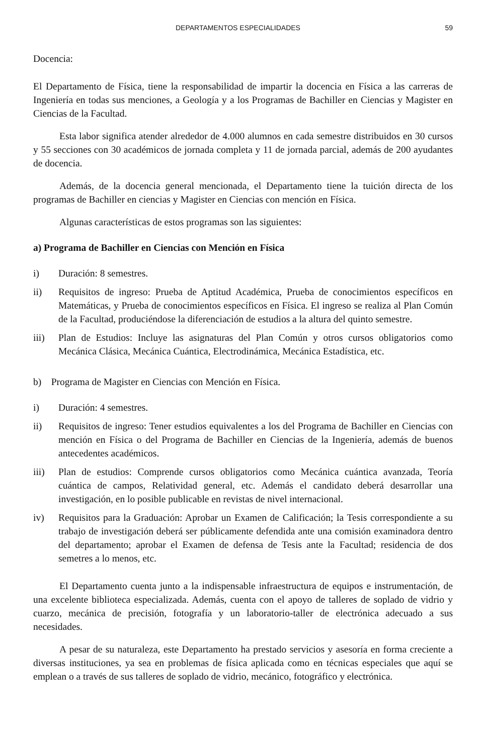DEPARTAMENTOS ESPECIALIDADES 59
Docencia:
El Departamento de Física, tiene la responsabilidad de impartir la docencia en Física a las carreras de Ingeniería en todas sus menciones, a Geología y a los Programas de Bachiller en Ciencias y Magister en Ciencias de la Facultad.
Esta labor significa atender alrededor de 4.000 alumnos en cada semestre distribuidos en 30 cursos y 55 secciones con 30 académicos de jornada completa y 11 de jornada parcial, además de 200 ayudantes de docencia.
Además, de la docencia general mencionada, el Departamento tiene la tuición directa de los programas de Bachiller en ciencias y Magister en Ciencias con mención en Física.
Algunas características de estos programas son las siguientes:
a) Programa de Bachiller en Ciencias con Mención en Física
i) Duración: 8 semestres.
ii) Requisitos de ingreso: Prueba de Aptitud Académica, Prueba de conocimientos específicos en Matemáticas, y Prueba de conocimientos específicos en Física. El ingreso se realiza al Plan Común de la Facultad, produciéndose la diferenciación de estudios a la altura del quinto semestre.
iii) Plan de Estudios: Incluye las asignaturas del Plan Común y otros cursos obligatorios como Mecánica Clásica, Mecánica Cuántica, Electrodinámica, Mecánica Estadística, etc.
b) Programa de Magister en Ciencias con Mención en Física.
i) Duración: 4 semestres.
ii) Requisitos de ingreso: Tener estudios equivalentes a los del Programa de Bachiller en Ciencias con mención en Física o del Programa de Bachiller en Ciencias de la Ingeniería, además de buenos antecedentes académicos.
iii) Plan de estudios: Comprende cursos obligatorios como Mecánica cuántica avanzada, Teoría cuántica de campos, Relatividad general, etc. Además el candidato deberá desarrollar una investigación, en lo posible publicable en revistas de nivel internacional.
iv) Requisitos para la Graduación: Aprobar un Examen de Calificación; la Tesis correspondiente a su trabajo de investigación deberá ser públicamente defendida ante una comisión examinadora dentro del departamento; aprobar el Examen de defensa de Tesis ante la Facultad; residencia de dos semetres a lo menos, etc.
El Departamento cuenta junto a la indispensable infraestructura de equipos e instrumentación, de una excelente biblioteca especializada. Además, cuenta con el apoyo de talleres de soplado de vidrio y cuarzo, mecánica de precisión, fotografía y un laboratorio-taller de electrónica adecuado a sus necesidades.
A pesar de su naturaleza, este Departamento ha prestado servicios y asesoría en forma creciente a diversas instituciones, ya sea en problemas de física aplicada como en técnicas especiales que aquí se emplean o a través de sus talleres de soplado de vidrio, mecánico, fotográfico y electrónica.